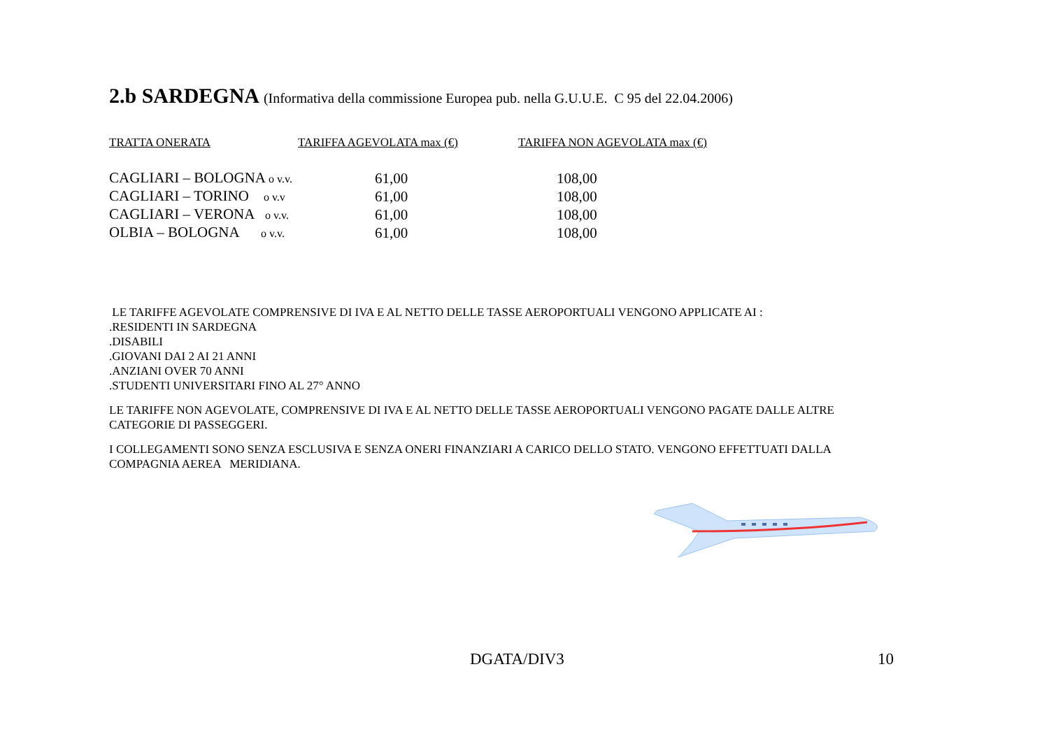2.b SARDEGNA (Informativa della commissione Europea pub. nella G.U.U.E. C 95 del 22.04.2006)
| TRATTA ONERATA | TARIFFA AGEVOLATA max (€) | TARIFFA NON AGEVOLATA max (€) |
| --- | --- | --- |
| CAGLIARI – BOLOGNA o v.v. | 61,00 | 108,00 |
| CAGLIARI – TORINO o v.v | 61,00 | 108,00 |
| CAGLIARI – VERONA o v.v. | 61,00 | 108,00 |
| OLBIA – BOLOGNA o v.v. | 61,00 | 108,00 |
LE TARIFFE AGEVOLATE COMPRENSIVE DI IVA E AL NETTO DELLE TASSE AEROPORTUALI VENGONO APPLICATE AI :
.RESIDENTI IN SARDEGNA
.DISABILI
.GIOVANI DAI 2 AI 21 ANNI
.ANZIANI OVER 70 ANNI
.STUDENTI UNIVERSITARI FINO AL 27° ANNO
LE TARIFFE NON AGEVOLATE, COMPRENSIVE DI IVA E AL NETTO DELLE TASSE AEROPORTUALI VENGONO PAGATE DALLE ALTRE CATEGORIE DI PASSEGGERI.
I COLLEGAMENTI SONO SENZA ESCLUSIVA E SENZA ONERI FINANZIARI A CARICO DELLO STATO. VENGONO EFFETTUATI DALLA COMPAGNIA AEREA MERIDIANA.
DGATA/DIV3 10